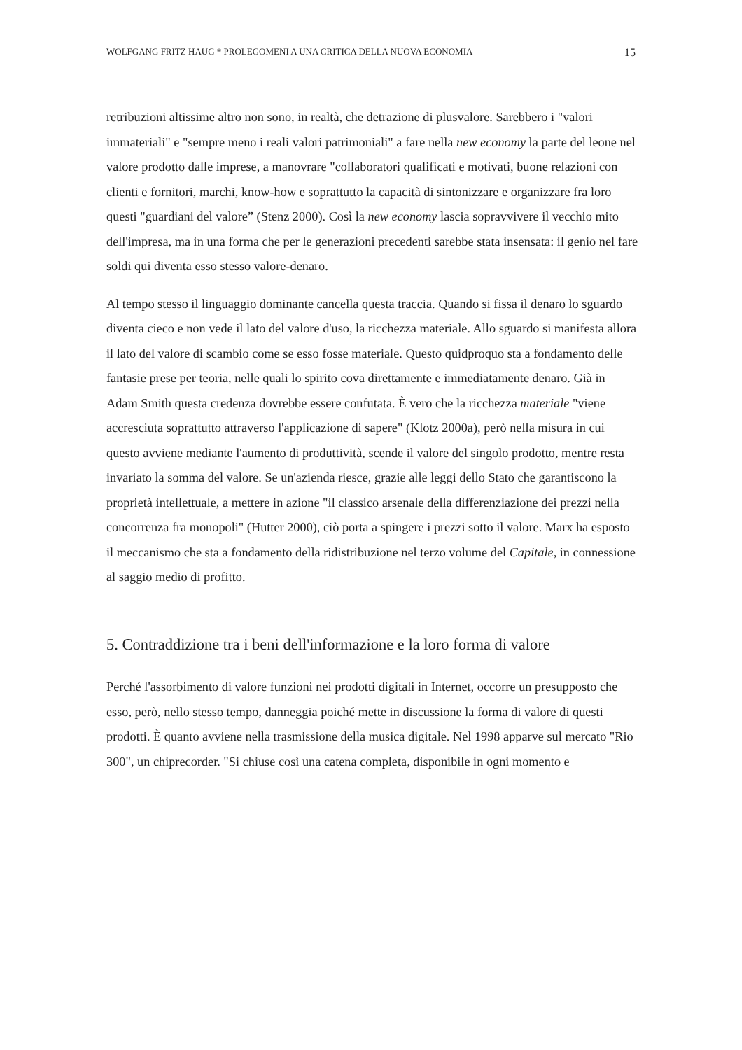WOLFGANG FRITZ HAUG * PROLEGOMENI A UNA CRITICA DELLA NUOVA ECONOMIA 15
retribuzioni altissime altro non sono, in realtà, che detrazione di plusvalore. Sarebbero i "valori immateriali" e "sempre meno i reali valori patrimoniali" a fare nella new economy la parte del leone nel valore prodotto dalle imprese, a manovrare "collaboratori qualificati e motivati, buone relazioni con clienti e fornitori, marchi, know-how e soprattutto la capacità di sintonizzare e organizzare fra loro questi "guardiani del valore” (Stenz 2000). Così la new economy lascia sopravvivere il vecchio mito dell'impresa, ma in una forma che per le generazioni precedenti sarebbe stata insensata: il genio nel fare soldi qui diventa esso stesso valore-denaro.
Al tempo stesso il linguaggio dominante cancella questa traccia. Quando si fissa il denaro lo sguardo diventa cieco e non vede il lato del valore d'uso, la ricchezza materiale. Allo sguardo si manifesta allora il lato del valore di scambio come se esso fosse materiale. Questo quidproquo sta a fondamento delle fantasie prese per teoria, nelle quali lo spirito cova direttamente e immediatamente denaro. Già in Adam Smith questa credenza dovrebbe essere confutata. È vero che la ricchezza materiale "viene accresciuta soprattutto attraverso l'applicazione di sapere" (Klotz 2000a), però nella misura in cui questo avviene mediante l'aumento di produttività, scende il valore del singolo prodotto, mentre resta invariato la somma del valore. Se un'azienda riesce, grazie alle leggi dello Stato che garantiscono la proprietà intellettuale, a mettere in azione "il classico arsenale della differenziazione dei prezzi nella concorrenza fra monopoli" (Hutter 2000), ciò porta a spingere i prezzi sotto il valore. Marx ha esposto il meccanismo che sta a fondamento della ridistribuzione nel terzo volume del Capitale, in connessione al saggio medio di profitto.
5. Contraddizione tra i beni dell'informazione e la loro forma di valore
Perché l'assorbimento di valore funzioni nei prodotti digitali in Internet, occorre un presupposto che esso, però, nello stesso tempo, danneggia poiché mette in discussione la forma di valore di questi prodotti. È quanto avviene nella trasmissione della musica digitale. Nel 1998 apparve sul mercato "Rio 300", un chiprecorder. "Si chiuse così una catena completa, disponibile in ogni momento e